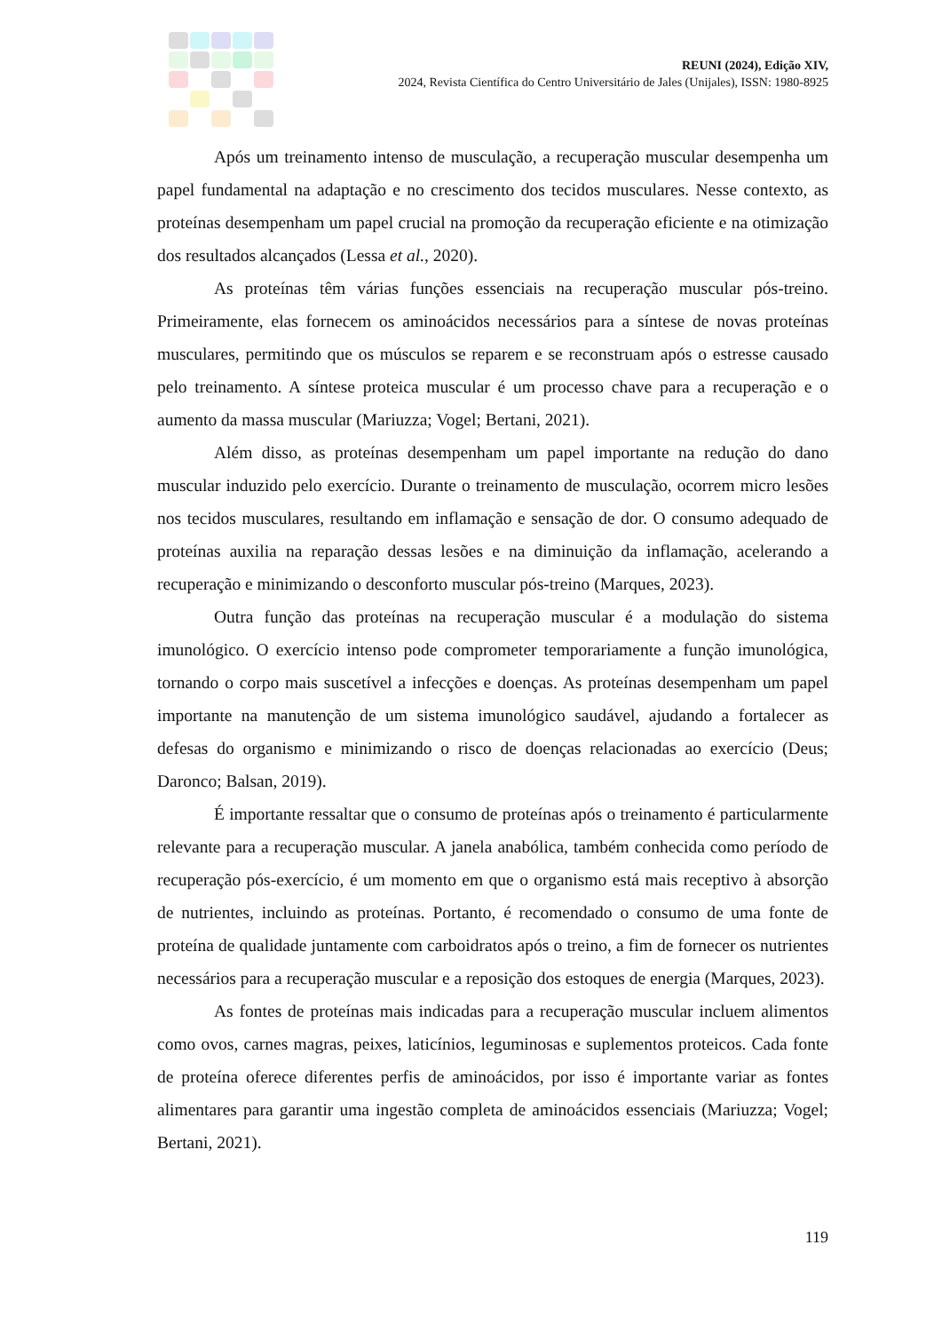REUNI (2024), Edição XIV,
2024, Revista Científica do Centro Universitário de Jales (Unijales), ISSN: 1980-8925
Após um treinamento intenso de musculação, a recuperação muscular desempenha um papel fundamental na adaptação e no crescimento dos tecidos musculares. Nesse contexto, as proteínas desempenham um papel crucial na promoção da recuperação eficiente e na otimização dos resultados alcançados (Lessa et al., 2020).
As proteínas têm várias funções essenciais na recuperação muscular pós-treino. Primeiramente, elas fornecem os aminoácidos necessários para a síntese de novas proteínas musculares, permitindo que os músculos se reparem e se reconstruam após o estresse causado pelo treinamento. A síntese proteica muscular é um processo chave para a recuperação e o aumento da massa muscular (Mariuzza; Vogel; Bertani, 2021).
Além disso, as proteínas desempenham um papel importante na redução do dano muscular induzido pelo exercício. Durante o treinamento de musculação, ocorrem micro lesões nos tecidos musculares, resultando em inflamação e sensação de dor. O consumo adequado de proteínas auxilia na reparação dessas lesões e na diminuição da inflamação, acelerando a recuperação e minimizando o desconforto muscular pós-treino (Marques, 2023).
Outra função das proteínas na recuperação muscular é a modulação do sistema imunológico. O exercício intenso pode comprometer temporariamente a função imunológica, tornando o corpo mais suscetível a infecções e doenças. As proteínas desempenham um papel importante na manutenção de um sistema imunológico saudável, ajudando a fortalecer as defesas do organismo e minimizando o risco de doenças relacionadas ao exercício (Deus; Daronco; Balsan, 2019).
É importante ressaltar que o consumo de proteínas após o treinamento é particularmente relevante para a recuperação muscular. A janela anabólica, também conhecida como período de recuperação pós-exercício, é um momento em que o organismo está mais receptivo à absorção de nutrientes, incluindo as proteínas. Portanto, é recomendado o consumo de uma fonte de proteína de qualidade juntamente com carboidratos após o treino, a fim de fornecer os nutrientes necessários para a recuperação muscular e a reposição dos estoques de energia (Marques, 2023).
As fontes de proteínas mais indicadas para a recuperação muscular incluem alimentos como ovos, carnes magras, peixes, laticínios, leguminosas e suplementos proteicos. Cada fonte de proteína oferece diferentes perfis de aminoácidos, por isso é importante variar as fontes alimentares para garantir uma ingestão completa de aminoácidos essenciais (Mariuzza; Vogel; Bertani, 2021).
119